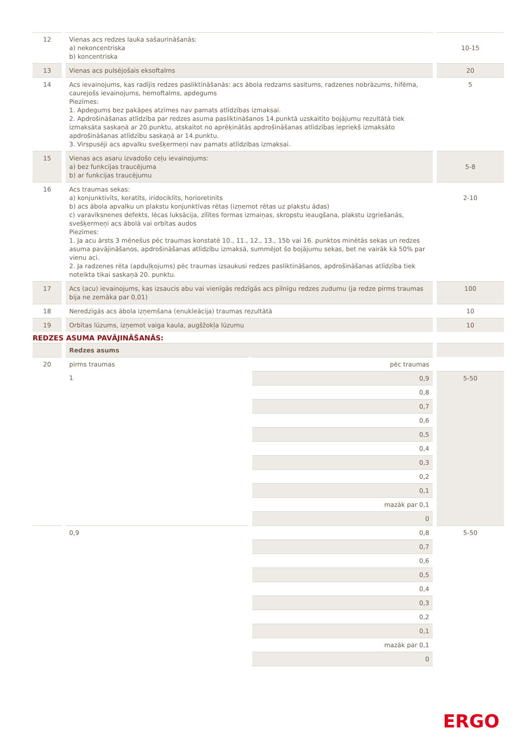| 12 | Vienas acs redzes lauka sašaurināšanās: a) nekoncentriska b) koncentriska | 10-15 |
| 13 | Vienas acs pulsējošais eksoftalms | 20 |
| 14 | Acs ievainojums, kas radījis redzes pasliktināšanās: acs ābola redzams sasitums, radzenes nobrāzums, hifēma, caurejošs ievainojums, hemoftalms, apdegums Piezīmes: 1. Apdegums bez pakāpes atzīmes nav pamats atlīdzības izmaksai. 2. Apdrošināšanas atlīdzība par redzes asuma pasliktināšanos 14.punktā uzskaitīto bojājumu rezultātā tiek izmaksāta saskaņā ar 20.punktu, atskaitot no aprēķinātās apdrošināšanas atlīdzības iepriekš izmaksāto apdrošināšanas atlīdzību saskaņā ar 14.punktu. 3. Virspusēji acs apvalku svešķermeņi nav pamats atlīdzības izmaksai. | 5 |
| 15 | Vienas acs asaru izvadošo ceļu ievainojums: a) bez funkcijas traucējuma b) ar funkcijas traucējumu | 5-8 |
| 16 | Acs traumas sekas: a) konjunktivīts, keratīts, iridociklīts, horioretinīts b) acs ābola apvalku un plakstu konjunktīvas rētas (izņemot rētas uz plakstu ādas) c) varavīksnenes defekts, lēcas luksācija, zīlītes formas izmaiņas, skropstu ieaugšana, plakstu izgriešanās, svešķermeņi acs ābolā vai orbītas audos Piezīmes: 1. Ja acu ārsts 3 mēnešus pēc traumas konstatē 10., 11., 12., 13., 15b vai 16. punktos minētās sekas un redzes asuma pavājināšanos, apdrošināšanas atlīdzību izmaksā, summējot šo bojājumu sekas, bet ne vairāk kā 50% par vienu aci. 2. Ja radzenes rēta (apduļķojums) pēc traumas izsaukusi redzes pasliktināšanos, apdrošināšanas atlīdzība tiek noteikta tikai saskaņā 20. punktu. | 2-10 |
| 17 | Acs (acu) ievainojums, kas izsaucis abu vai vienīgās redzīgās acs pilnīgu redzes zudumu (ja redze pirms traumas bija ne zemāka par 0,01) | 100 |
| 18 | Neredzīgās acs ābola izņemšana (enukleācija) traumas rezultātā | 10 |
| 19 | Orbītas lūzums, izņemot vaiga kaula, augšžokļa lūzumu | 10 |
REDZES ASUMA PAVĀJINĀŠANĀS:
| | Redzes asums | | |
| 20 | pirms traumas | pēc traumas | |
| | 1 | 0,9 | 5-50 |
| | | 0,8 | |
| | | 0,7 | |
| | | 0,6 | |
| | | 0,5 | |
| | | 0,4 | |
| | | 0,3 | |
| | | 0,2 | |
| | | 0,1 | |
| | | mazāk par 0,1 | |
| | | 0 | |
| | 0,9 | 0,8 | 5-50 |
| | | 0,7 | |
| | | 0,6 | |
| | | 0,5 | |
| | | 0,4 | |
| | | 0,3 | |
| | | 0,2 | |
| | | 0,1 | |
| | | mazāk par 0,1 | |
| | | 0 | |
ERGO